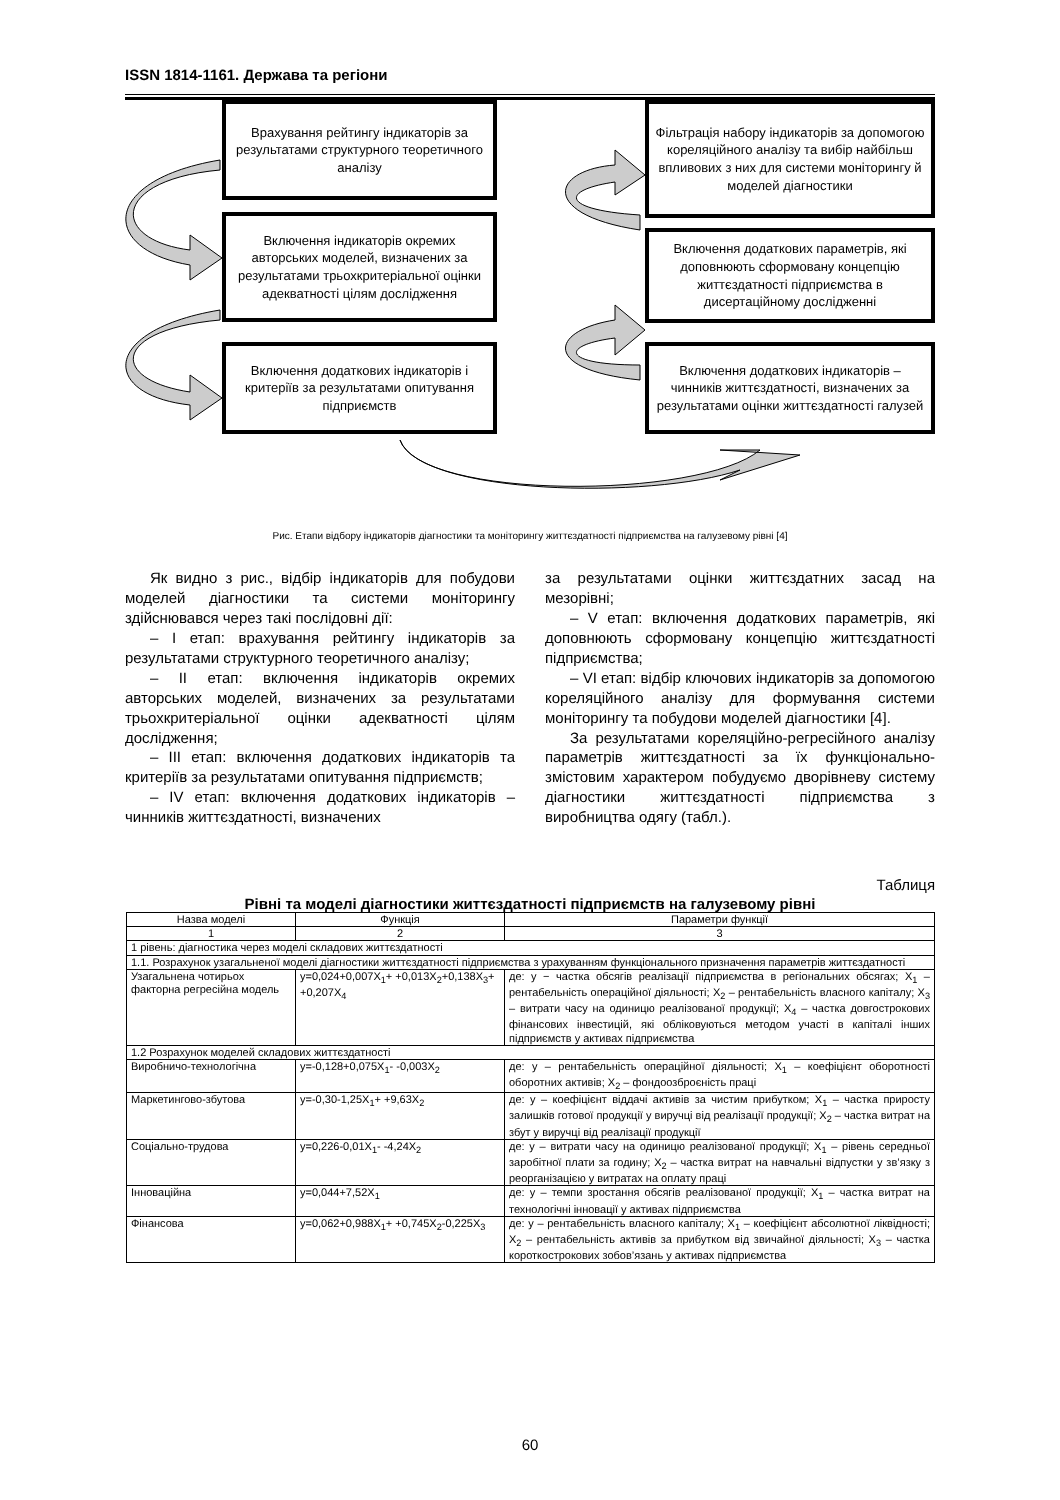ISSN 1814-1161. Держава та регіони
Врахування рейтингу індикаторів за результатами структурного теоретичного аналізу
Включення індикаторів окремих авторських моделей, визначених за результатами трьохкритеріальної оцінки адекватності цілям дослідження
Включення додаткових індикаторів і критеріїв за результатами опитування підприємств
Фільтрація набору індикаторів за допомогою кореляційного аналізу та вибір найбільш впливових з них для системи моніторингу й моделей діагностики
Включення додаткових параметрів, які доповнюють сформовану концепцію життєздатності підприємства в дисертаційному дослідженні
Включення додаткових індикаторів – чинників життєздатності, визначених за результатами оцінки життєздатності галузей
Рис. Етапи відбору індикаторів діагностики та моніторингу життєздатності підприємства на галузевому рівні [4]
Як видно з рис., відбір індикаторів для побудови моделей діагностики та системи моніторингу здійснювався через такі послідовні дії:
– I етап: врахування рейтингу індикаторів за результатами структурного теоретичного аналізу;
– II етап: включення індикаторів окремих авторських моделей, визначених за результатами трьохкритеріальної оцінки адекватності цілям дослідження;
– III етап: включення додаткових індикаторів та критеріїв за результатами опитування підприємств;
– IV етап: включення додаткових індикаторів – чинників життєздатності, визначених
за результатами оцінки життєздатних засад на мезорівні;
– V етап: включення додаткових параметрів, які доповнюють сформовану концепцію життєздатності підприємства;
– VI етап: відбір ключових індикаторів за допомогою кореляційного аналізу для формування системи моніторингу та побудови моделей діагностики [4].
За результатами кореляційно-регресійного аналізу параметрів життєздатності за їх функціонально-змістовим характером побудуємо дворівневу систему діагностики життєздатності підприємства з виробництва одягу (табл.).
Таблиця
Рівні та моделі діагностики життєздатності підприємств на галузевому рівні
| Назва моделі | Функція | Параметри функції |
| --- | --- | --- |
| 1 | 2 | 3 |
| 1 рівень: діагностика через моделі складових життєздатності | | |
| 1.1. Розрахунок узагальненої моделі діагностики життєздатності підприємства з урахуванням функціонального призначення параметрів життєздатності | | |
| Узагальнена чотирьох факторна регресійна модель | y=0,024+0,007X<sub>1</sub>+ +0,013X<sub>2</sub>+0,138X<sub>3</sub>+ +0,207X<sub>4</sub> | де: y − частка обсягів реалізації підприємства в регіональних обсягах; X<sub>1</sub> – рентабельність операційної діяльності; X<sub>2</sub> – рентабельність власного капіталу; X<sub>3</sub> – витрати часу на одиницю реалізованої продукції; X<sub>4</sub> – частка довгострокових фінансових інвестицій, які обліковуються методом участі в капіталі інших підприємств у активах підприємства |
| 1.2 Розрахунок моделей складових життєздатності | | |
| Виробничо-технологічна | y=-0,128+0,075X<sub>1</sub>- -0,003X<sub>2</sub> | де: y – рентабельність операційної діяльності; X<sub>1</sub> – коефіцієнт оборотності оборотних активів; X<sub>2</sub> – фондоозброєність праці |
| Маркетингово-збутова | y=-0,30-1,25X<sub>1</sub>+ +9,63X<sub>2</sub> | де: y – коефіцієнт віддачі активів за чистим прибутком; X<sub>1</sub> – частка приросту залишків готової продукції у виручці від реалізації продукції; X<sub>2</sub> – частка витрат на збут у виручці від реалізації продукції |
| Соціально-трудова | y=0,226-0,01X<sub>1</sub>- -4,24X<sub>2</sub> | де: y – витрати часу на одиницю реалізованої продукції; X<sub>1</sub> – рівень середньої заробітної плати за годину; X<sub>2</sub> – частка витрат на навчальні відпустки у зв’язку з реорганізацією у витратах на оплату праці |
| Інноваційна | y=0,044+7,52X<sub>1</sub> | де: y – темпи зростання обсягів реалізованої продукції; X<sub>1</sub> – частка витрат на технологічні інновації у активах підприємства |
| Фінансова | y=0,062+0,988X<sub>1</sub>+ +0,745X<sub>2</sub>-0,225X<sub>3</sub> | де: y – рентабельність власного капіталу; X<sub>1</sub> – коефіцієнт абсолютної ліквідності; X<sub>2</sub> – рентабельність активів за прибутком від звичайної діяльності; X<sub>3</sub> – частка короткострокових зобов’язань у активах підприємства |
60